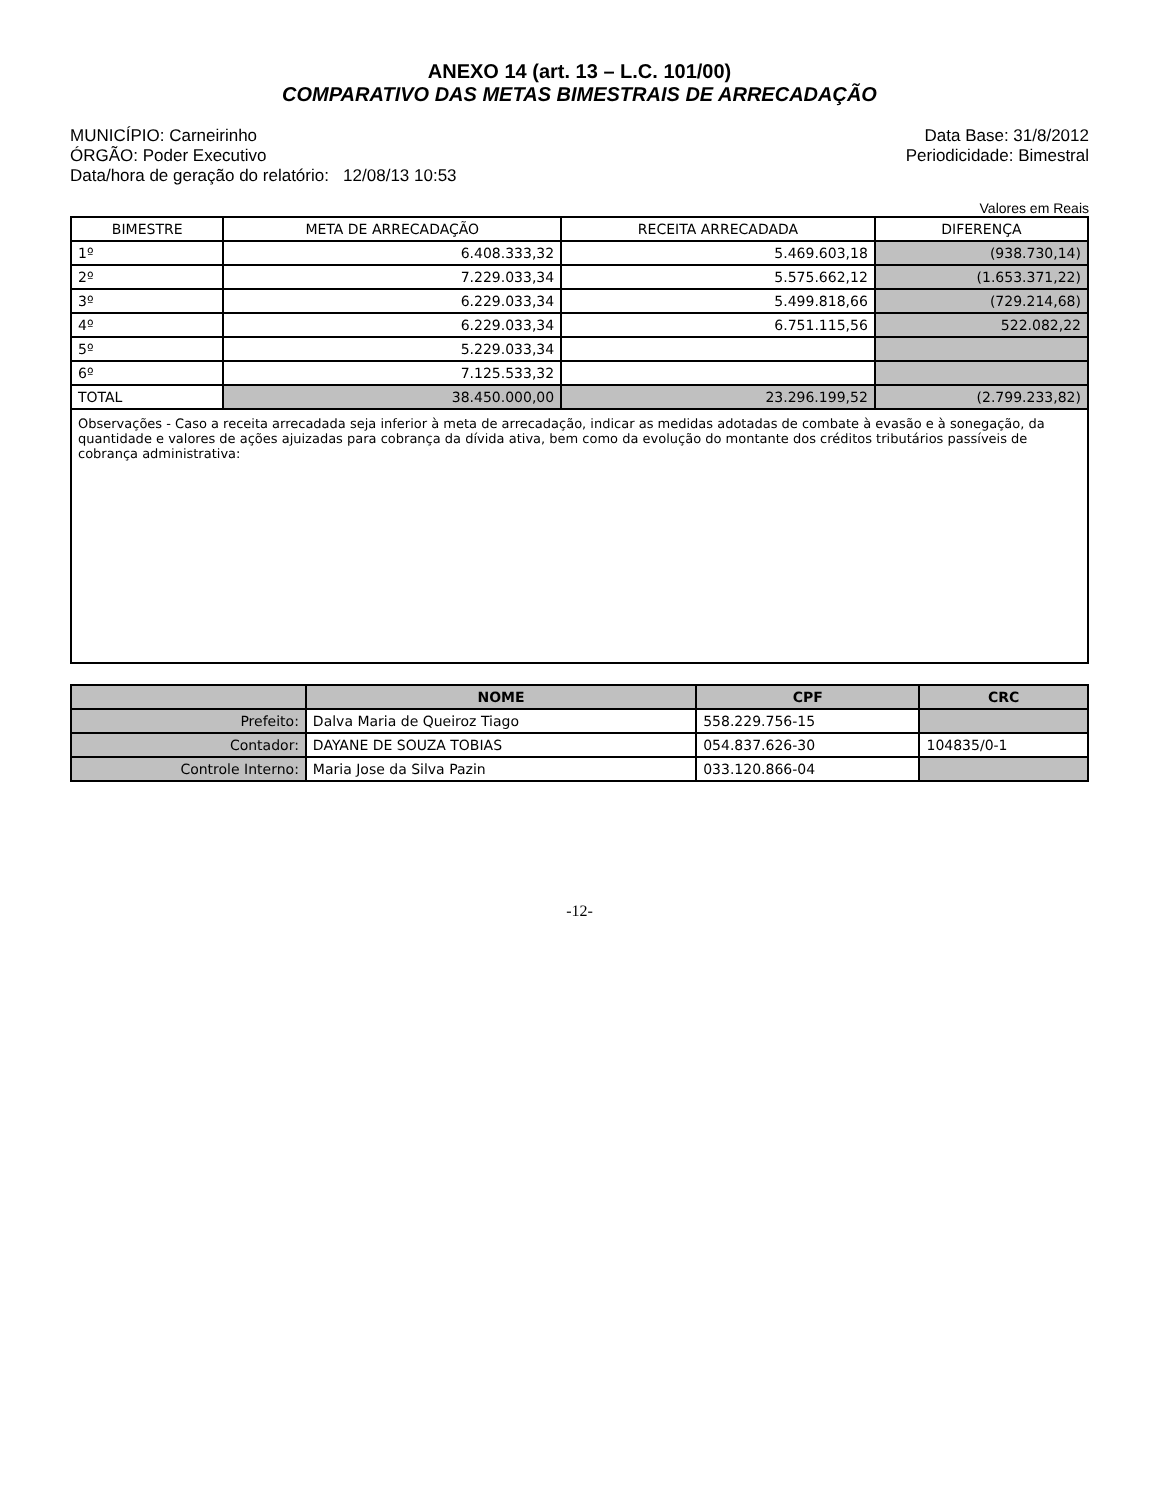ANEXO 14 (art. 13 – L.C. 101/00)
COMPARATIVO DAS METAS BIMESTRAIS DE ARRECADAÇÃO
MUNICÍPIO: Carneirinho
ÓRGÃO: Poder Executivo
Data/hora de geração do relatório: 12/08/13 10:53
Data Base: 31/8/2012
Periodicidade: Bimestral
Valores em Reais
| BIMESTRE | META DE ARRECADAÇÃO | RECEITA ARRECADADA | DIFERENÇA |
| --- | --- | --- | --- |
| 1º | 6.408.333,32 | 5.469.603,18 | (938.730,14) |
| 2º | 7.229.033,34 | 5.575.662,12 | (1.653.371,22) |
| 3º | 6.229.033,34 | 5.499.818,66 | (729.214,68) |
| 4º | 6.229.033,34 | 6.751.115,56 | 522.082,22 |
| 5º | 5.229.033,34 | | |
| 6º | 7.125.533,32 | | |
| TOTAL | 38.450.000,00 | 23.296.199,52 | (2.799.233,82) |
Observações - Caso a receita arrecadada seja inferior à meta de arrecadação, indicar as medidas adotadas de combate à evasão e à sonegação, da quantidade e valores de ações ajuizadas para cobrança da dívida ativa, bem como da evolução do montante dos créditos tributários passíveis de cobrança administrativa:
| | NOME | CPF | CRC |
| --- | --- | --- | --- |
| Prefeito: | Dalva Maria de Queiroz Tiago | 558.229.756-15 | |
| Contador: | DAYANE DE SOUZA TOBIAS | 054.837.626-30 | 104835/0-1 |
| Controle Interno: | Maria Jose da Silva Pazin | 033.120.866-04 | |
-12-